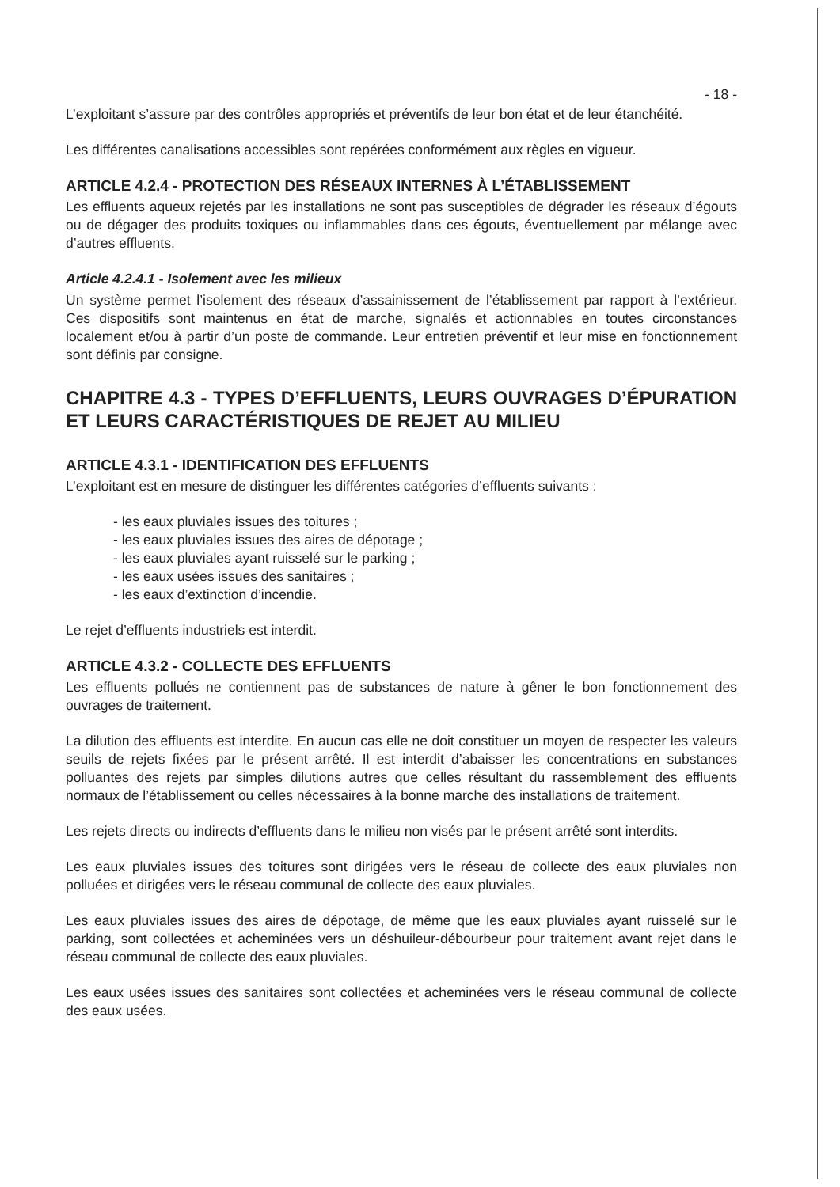- 18 -
L’exploitant s’assure par des contrôles appropriés et préventifs de leur bon état et de leur étanchéité.
Les différentes canalisations accessibles sont repérées conformément aux règles en vigueur.
ARTICLE 4.2.4 - PROTECTION DES RÉSEAUX INTERNES À L’ÉTABLISSEMENT
Les effluents aqueux rejetés par les installations ne sont pas susceptibles de dégrader les réseaux d’égouts ou de dégager des produits toxiques ou inflammables dans ces égouts, éventuellement par mélange avec d’autres effluents.
Article 4.2.4.1 - Isolement avec les milieux
Un système permet l’isolement des réseaux d’assainissement de l’établissement par rapport à l’extérieur. Ces dispositifs sont maintenus en état de marche, signalés et actionnables en toutes circonstances localement et/ou à partir d’un poste de commande. Leur entretien préventif et leur mise en fonctionnement sont définis par consigne.
CHAPITRE 4.3 - TYPES D’EFFLUENTS, LEURS OUVRAGES D’ÉPURATION ET LEURS CARACTÉRISTIQUES DE REJET AU MILIEU
ARTICLE 4.3.1 - IDENTIFICATION DES EFFLUENTS
L’exploitant est en mesure de distinguer les différentes catégories d’effluents suivants :
- les eaux pluviales issues des toitures ;
- les eaux pluviales issues des aires de dépotage ;
- les eaux pluviales ayant ruisselé sur le parking ;
- les eaux usées issues des sanitaires ;
- les eaux d’extinction d’incendie.
Le rejet d’effluents industriels est interdit.
ARTICLE 4.3.2 - COLLECTE DES EFFLUENTS
Les effluents pollués ne contiennent pas de substances de nature à gêner le bon fonctionnement des ouvrages de traitement.
La dilution des effluents est interdite. En aucun cas elle ne doit constituer un moyen de respecter les valeurs seuils de rejets fixées par le présent arrêté. Il est interdit d’abaisser les concentrations en substances polluantes des rejets par simples dilutions autres que celles résultant du rassemblement des effluents normaux de l’établissement ou celles nécessaires à la bonne marche des installations de traitement.
Les rejets directs ou indirects d’effluents dans le milieu non visés par le présent arrêté sont interdits.
Les eaux pluviales issues des toitures sont dirigées vers le réseau de collecte des eaux pluviales non polluées et dirigées vers le réseau communal de collecte des eaux pluviales.
Les eaux pluviales issues des aires de dépotage, de même que les eaux pluviales ayant ruisselé sur le parking, sont collectées et acheminées vers un déshuileur-débourbeur pour traitement avant rejet dans le réseau communal de collecte des eaux pluviales.
Les eaux usées issues des sanitaires sont collectées et acheminées vers le réseau communal de collecte des eaux usées.